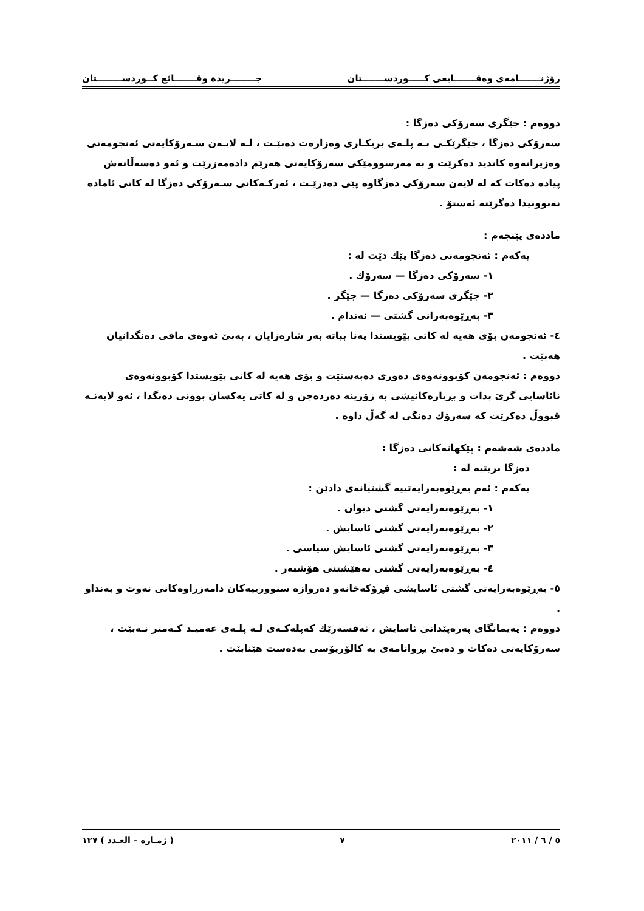رۆژنـــــــامەی وەقـــــــایعی كـــــوردســـــــتان جــــــــريدة وقـــــــائع كــوردســــــــتان
دووەم : جێگری سەرۆكی دەزگا :
سەرۆكی دەزگا ، جێگرێكـی بـە پلـەی بریكـاری وەزارەت دەبێـت ، لـە لایـەن سـەرۆكایەتی ئەنجومەنی وەزیرانەوە كاندید دەكرێت و بە مەرسوومێكی سەرۆكایەتی هەرێم دادەمەزرێت و ئەو دەسەڵاتەش پیادە دەكات كە لە لایەن سەرۆكی دەزگاوە پێی دەدرێـت ، ئەركـەكانی سـەرۆكی دەزگا لە كاتی ئامادە نەبوونیدا دەگرێتە ئەستۆ .
ماددەی پێنجەم :
یەكەم : ئەنجومەنی دەزگا پێك دێت لە :
١- سەرۆكی دەزگا — سەرۆك .
٢- جێگری سەرۆكی دەزگا — جێگر .
٣- بەڕێوەبەرانی گشتی — ئەندام .
٤- ئەنجومەن بۆی هەیە لە كاتی پێویستدا پەنا بباتە بەر شارەزایان ، بەبێ ئەوەی مافی دەنگدانیان هەبێت .
دووەم : ئەنجومەن كۆبوونەوەی دەوری دەبەستێت و بۆی هەیە لە كاتی پێویستدا كۆبوونەوەی نائاسایی گرێ بدات و بڕیارەكانیشی بە زۆرینە دەردەچن و لە كاتی یەكسان بوونی دەنگدا ، ئەو لایەنـە قبووڵ دەكرێت كە سەرۆك دەنگی لە گەڵ داوە .
ماددەی شەشەم : پێكهاتەكانی دەزگا :
دەزگا بریتیە لە :
یەكەم : ئەم بەڕێوەبەرایەتییە گشتیانەی دادێن :
١- بەڕێوەبەرایەتی گشتی دیوان .
٢- بەڕێوەبەرایەتی گشتی ئاسایش .
٣- بەڕێوەبەرایەتی گشتی ئاسایش سیاسی .
٤- بەڕێوەبەرایەتی گشتی نەهێشتنی هۆشبەر .
٥- بەڕێوەبەرایەتی گشتی ئاسایشی فڕۆكەخانەو دەروازە سنوورییەكان دامەزراوەكانی نەوت و بەنداو .
دووەم : پەیمانگای پەرەپێدانی ئاسایش ، ئەفسەرێك كەپلەكـەی لـە پلـەی عەمیـد كـەمتر نـەبێت ، سەرۆكایەتی دەكات و دەبێ بڕوانامەی بە كالۆریۆسی بەدەست هێنابێت .
٥ / ٦ / ٢٠١١ ٧ ( ژمـارە – العـدد ) ١٢٧